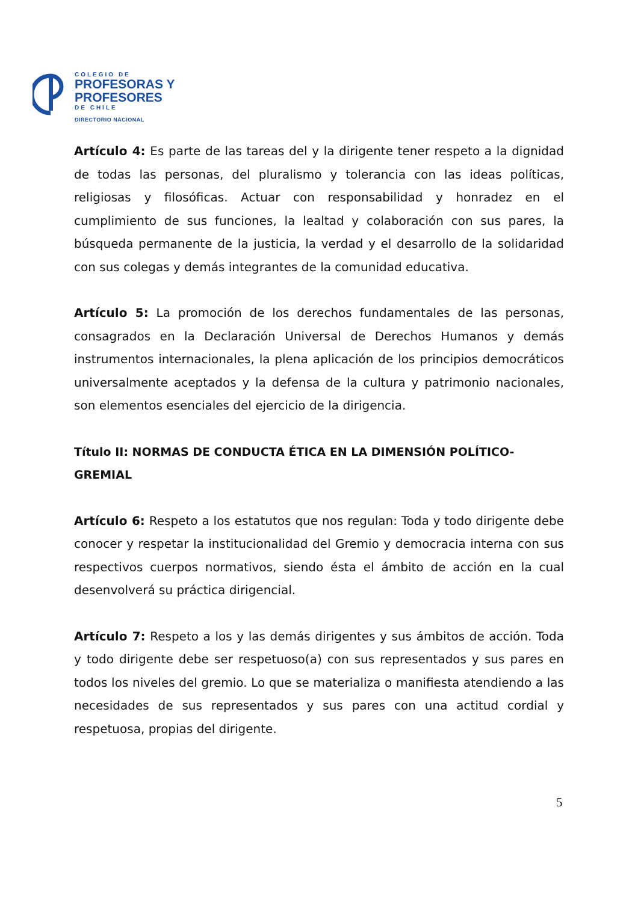COLEGIO DE
PROFESORAS Y
PROFESORES
DE CHILE
DIRECTORIO NACIONAL
Artículo 4: Es parte de las tareas del y la dirigente tener respeto a la dignidad de todas las personas, del pluralismo y tolerancia con las ideas políticas, religiosas y filosóficas. Actuar con responsabilidad y honradez en el cumplimiento de sus funciones, la lealtad y colaboración con sus pares, la búsqueda permanente de la justicia, la verdad y el desarrollo de la solidaridad con sus colegas y demás integrantes de la comunidad educativa.
Artículo 5: La promoción de los derechos fundamentales de las personas, consagrados en la Declaración Universal de Derechos Humanos y demás instrumentos internacionales, la plena aplicación de los principios democráticos universalmente aceptados y la defensa de la cultura y patrimonio nacionales, son elementos esenciales del ejercicio de la dirigencia.
Título II: NORMAS DE CONDUCTA ÉTICA EN LA DIMENSIÓN POLÍTICO-GREMIAL
Artículo 6: Respeto a los estatutos que nos regulan: Toda y todo dirigente debe conocer y respetar la institucionalidad del Gremio y democracia interna con sus respectivos cuerpos normativos, siendo ésta el ámbito de acción en la cual desenvolverá su práctica dirigencial.
Artículo 7: Respeto a los y las demás dirigentes y sus ámbitos de acción. Toda y todo dirigente debe ser respetuoso(a) con sus representados y sus pares en todos los niveles del gremio. Lo que se materializa o manifiesta atendiendo a las necesidades de sus representados y sus pares con una actitud cordial y respetuosa, propias del dirigente.
5